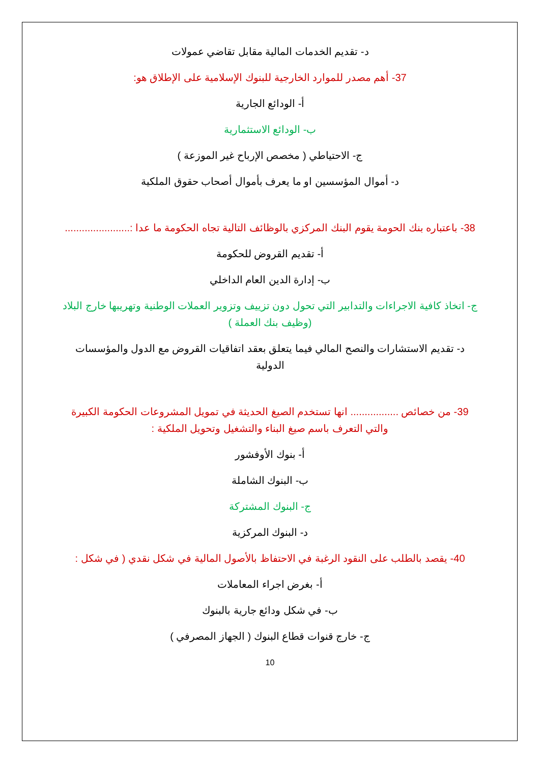د- تقديم الخدمات المالية مقابل تقاضي عمولات
37- أهم مصدر للموارد الخارجية للبنوك الإسلامية على الإطلاق هو:
أ- الودائع الجارية
ب- الودائع الاستثمارية
ج- الاحتياطي ( مخصص الإرباح غير الموزعة )
د- أموال المؤسسين او ما يعرف بأموال أصحاب حقوق الملكية
38- باعتباره بنك الحومة يقوم البنك المركزي بالوظائف التالية تجاه الحكومة ما عدا :.......................
أ- تقديم القروض للحكومة
ب- إدارة الدين العام الداخلي
ج- اتخاذ كافية الاجراءات والتدابير التي تحول دون تزييف وتزوير العملات الوطنية وتهريبها خارج البلاد (وظيف بنك العملة )
د- تقديم الاستشارات والنصح المالي فيما يتعلق بعقد اتفاقيات القروض مع الدول والمؤسسات الدولية
39- من خصائص ................. انها تستخدم الصيغ الحديثة في تمويل المشروعات الحكومة الكبيرة والتي التعرف باسم صيغ البناء والتشغيل وتحويل الملكية :
أ- بنوك الأوفشور
ب- البنوك الشاملة
ج- البنوك المشتركة
د- البنوك المركزية
40- يقصد بالطلب على النقود الرغبة في الاحتفاظ بالأصول المالية في شكل نقدي ( في شكل :
أ- بغرض اجراء المعاملات
ب- في شكل ودائع جارية بالبنوك
ج- خارج قنوات قطاع البنوك ( الجهاز المصرفي )
10